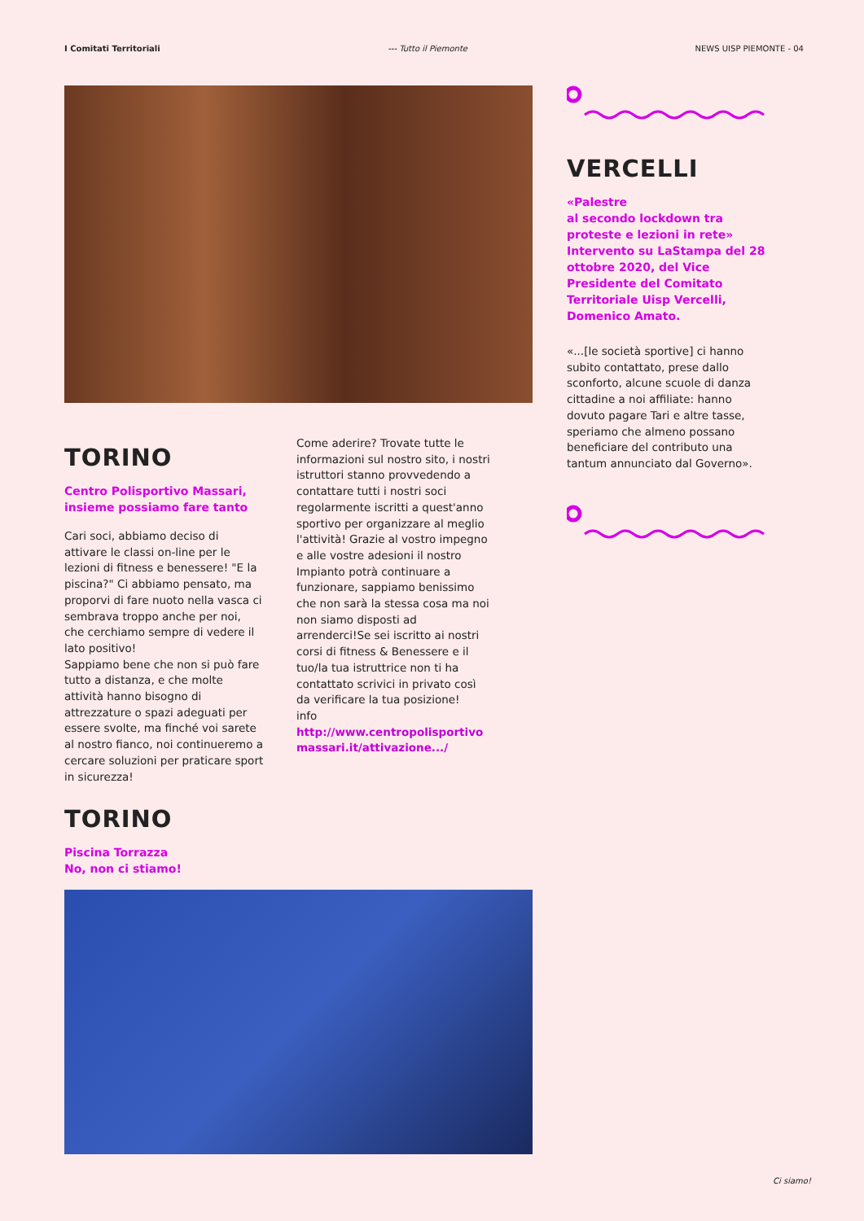I Comitati Territoriali --- Tutto il Piemonte NEWS UISP PIEMONTE - 04
TORINO
Centro Polisportivo Massari, insieme possiamo fare tanto
Cari soci, abbiamo deciso di attivare le classi on-line per le lezioni di fitness e benessere! "E la piscina?" Ci abbiamo pensato, ma proporvi di fare nuoto nella vasca ci sembrava troppo anche per noi, che cerchiamo sempre di vedere il lato positivo!
Sappiamo bene che non si può fare tutto a distanza, e che molte attività hanno bisogno di attrezzature o spazi adeguati per essere svolte, ma finché voi sarete al nostro fianco, noi continueremo a cercare soluzioni per praticare sport in sicurezza!
Come aderire? Trovate tutte le informazioni sul nostro sito, i nostri istruttori stanno provvedendo a contattare tutti i nostri soci regolarmente iscritti a quest'anno sportivo per organizzare al meglio l'attività! Grazie al vostro impegno e alle vostre adesioni il nostro Impianto potrà continuare a funzionare, sappiamo benissimo che non sarà la stessa cosa ma noi non siamo disposti ad arrenderci!Se sei iscritto ai nostri corsi di fitness & Benessere e il tuo/la tua istruttrice non ti ha contattato scrivici in privato così da verificare la tua posizione!
info
http://www.centropolisportivo massari.it/attivazione.../
TORINO
Piscina Torrazza
No, non ci stiamo!
VERCELLI
«Palestre
al secondo lockdown tra proteste e lezioni in rete» Intervento su LaStampa del 28 ottobre 2020, del Vice Presidente del Comitato Territoriale Uisp Vercelli, Domenico Amato.
«...[le società sportive] ci hanno subito contattato, prese dallo sconforto, alcune scuole di danza cittadine a noi affiliate: hanno dovuto pagare Tari e altre tasse, speriamo che almeno possano beneficiare del contributo una tantum annunciato dal Governo».
Ci siamo!